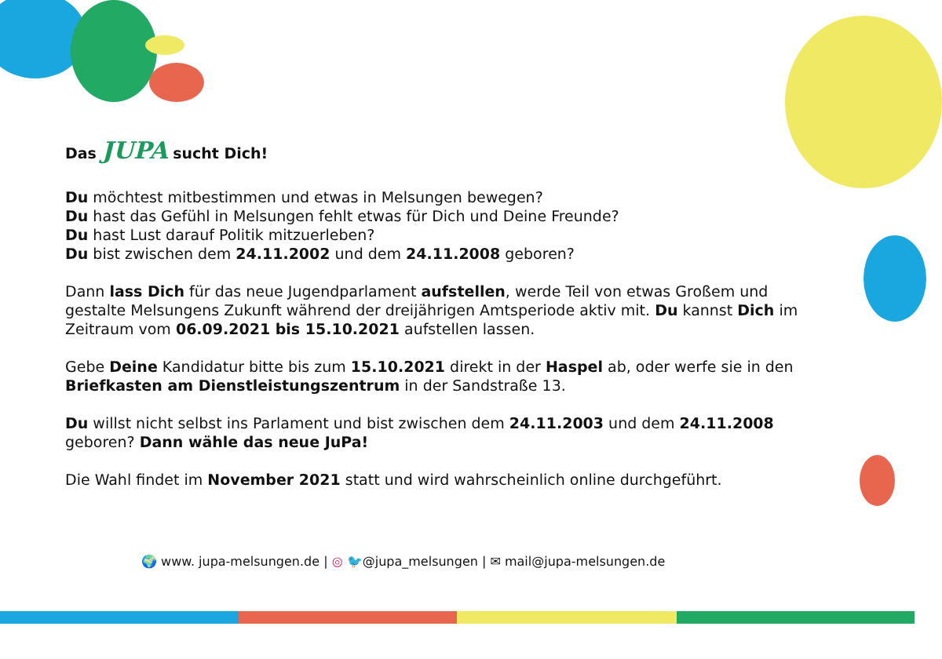Das JUPA sucht Dich!
Du möchtest mitbestimmen und etwas in Melsungen bewegen?
Du hast das Gefühl in Melsungen fehlt etwas für Dich und Deine Freunde?
Du hast Lust darauf Politik mitzuerleben?
Du bist zwischen dem 24.11.2002 und dem 24.11.2008 geboren?
Dann lass Dich für das neue Jugendparlament aufstellen, werde Teil von etwas Großem und gestalte Melsungens Zukunft während der dreijährigen Amtsperiode aktiv mit. Du kannst Dich im Zeitraum vom 06.09.2021 bis 15.10.2021 aufstellen lassen.
Gebe Deine Kandidatur bitte bis zum 15.10.2021 direkt in der Haspel ab, oder werfe sie in den Briefkasten am Dienstleistungszentrum in der Sandstraße 13.
Du willst nicht selbst ins Parlament und bist zwischen dem 24.11.2003 und dem 24.11.2008 geboren? Dann wähle das neue JuPa!
Die Wahl findet im November 2021 statt und wird wahrscheinlich online durchgeführt.
🌍 www. jupa-melsungen.de | ◎ 🐦@jupa_melsungen | ✉ mail@jupa-melsungen.de